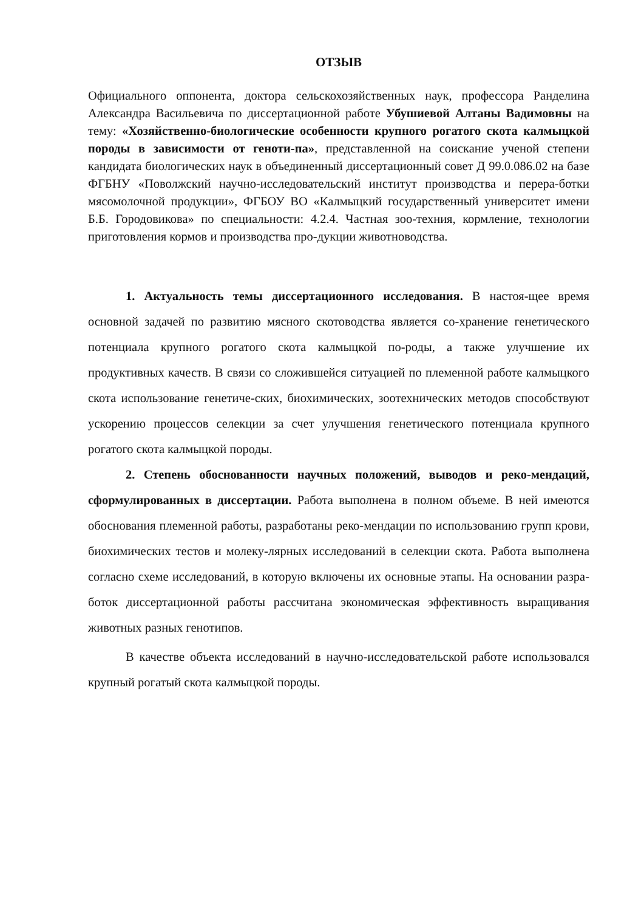ОТЗЫВ
Официального оппонента, доктора сельскохозяйственных наук, профессора Ранделина Александра Васильевича по диссертационной работе Убушиевой Алтаны Вадимовны на тему: «Хозяйственно-биологические особенности крупного рогатого скота калмыцкой породы в зависимости от геноти-па», представленной на соискание ученой степени кандидата биологических наук в объединенный диссертационный совет Д 99.0.086.02 на базе ФГБНУ «Поволжский научно-исследовательский институт производства и перера-ботки мясомолочной продукции», ФГБОУ ВО «Калмыцкий государственный университет имени Б.Б. Городовикова» по специальности: 4.2.4. Частная зоо-техния, кормление, технологии приготовления кормов и производства про-дукции животноводства.
1. Актуальность темы диссертационного исследования. В настоя-щее время основной задачей по развитию мясного скотоводства является со-хранение генетического потенциала крупного рогатого скота калмыцкой по-роды, а также улучшение их продуктивных качеств. В связи со сложившейся ситуацией по племенной работе калмыцкого скота использование генетиче-ских, биохимических, зоотехнических методов способствуют ускорению процессов селекции за счет улучшения генетического потенциала крупного рогатого скота калмыцкой породы.
2. Степень обоснованности научных положений, выводов и реко-мендаций, сформулированных в диссертации. Работа выполнена в полном объеме. В ней имеются обоснования племенной работы, разработаны реко-мендации по использованию групп крови, биохимических тестов и молеку-лярных исследований в селекции скота. Работа выполнена согласно схеме исследований, в которую включены их основные этапы. На основании разра-боток диссертационной работы рассчитана экономическая эффективность выращивания животных разных генотипов.
В качестве объекта исследований в научно-исследовательской работе использовался крупный рогатый скота калмыцкой породы.